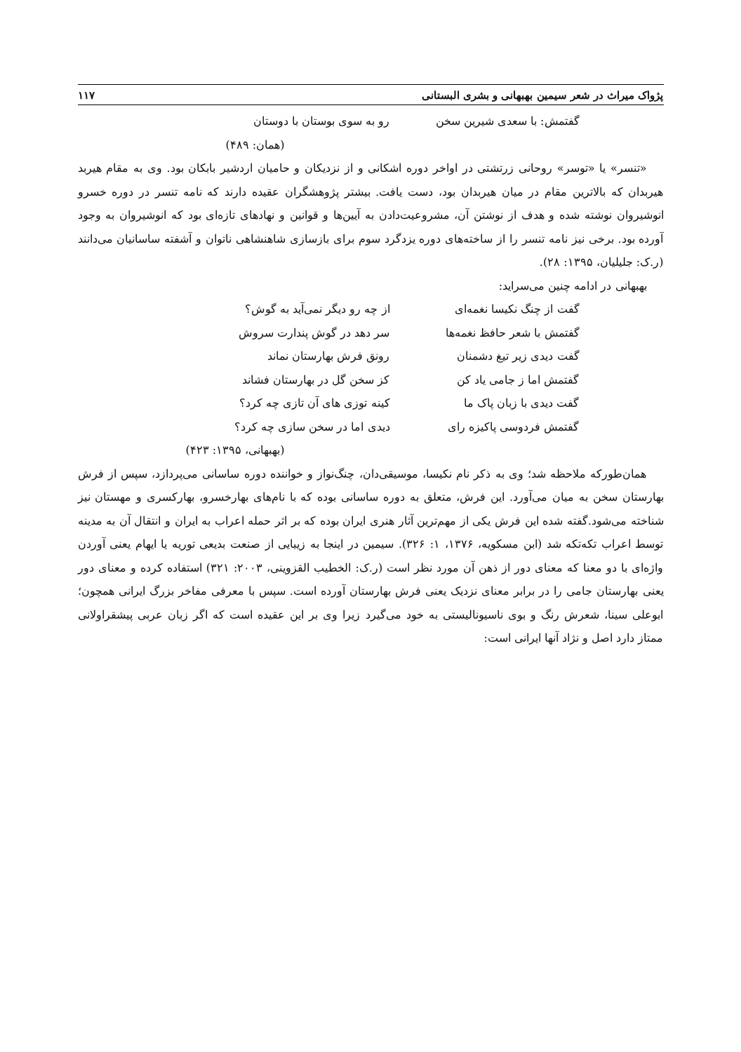پژواک میراث در شعر سیمین بهبهانی و بشری البستانی ۱۱۷
گفتمش: با سعدی شیرین سخن رو به سوی بوستان با دوستان
(همان: ۴۸۹)
«تنسر» یا «توسر» روحانی زرتشتی در اواخر دوره اشکانی و از نزدیکان و حامیان اردشیر بابکان بود. وی به مقام هیربد هیربدان که بالاترین مقام در میان هیربدان بود، دست یافت. بیشتر پژوهشگران عقیده دارند که نامه تنسر در دوره خسرو انوشیروان نوشته شده و هدف از نوشتن آن، مشروعیت‌دادن به آیین‌ها و قوانین و نهادهای تازه‌ای بود که انوشیروان به وجود آورده بود. برخی نیز نامه تنسر را از ساخته‌های دوره یزدگرد سوم برای بازسازی شاهنشاهی ناتوان و آشفته ساسانیان می‌دانند (ر.ک: جلیلیان، ۱۳۹۵: ۲۸).
بهبهانی در ادامه چنین می‌سراید:
گفت از چنگ نکیسا نغمه‌ای از چه رو دیگر نمی‌آید به گوش؟
گفتمش با شعر حافظ نغمه‌ها سر دهد در گوش پندارت سروش
گفت دیدی زیر تیغ دشمنان رونق فرش بهارستان نماند
گفتمش اما ز جامی یاد کن کز سخن گل در بهارستان فشاند
گفت دیدی با زبان پاک ما کینه توزی های آن تازی چه کرد؟
گفتمش فردوسی پاکیزه رای دیدی اما در سخن سازی چه کرد؟
(بهبهانی، ۱۳۹۵: ۴۲۳)
همان‌طورکه ملاحظه شد؛ وی به ذکر نام نکیسا، موسیقی‌دان، چنگ‌نواز و خواننده دوره ساسانی می‌پردازد، سپس از فرش بهارستان سخن به میان می‌آورد. این فرش، متعلق به دوره ساسانی بوده که با نام‌های بهارخسرو، بهارکسری و مهستان نیز شناخته می‌شود.گفته شده این فرش یکی از مهم‌ترین آثار هنری ایران بوده که بر اثر حمله اعراب به ایران و انتقال آن به مدینه توسط اعراب تکه‌تکه شد (ابن مسکویه، ۱۳۷۶، ۱: ۳۲۶). سیمین در اینجا به زیبایی از صنعت بدیعی توریه یا ایهام یعنی آوردن واژه‌ای با دو معنا که معنای دور از ذهن آن مورد نظر است (ر.ک: الخطیب القزوینی، ۲۰۰۳: ۳۲۱) استفاده کرده و معنای دور یعنی بهارستان جامی را در برابر معنای نزدیک یعنی فرش بهارستان آورده است. سپس با معرفی مفاخر بزرگ ایرانی همچون؛ ابوعلی سینا، شعرش رنگ و بوی ناسیونالیستی به خود می‌گیرد زیرا وی بر این عقیده است که اگر زبان عربی پیشقراولانی ممتاز دارد اصل و نژاد آنها ایرانی است: